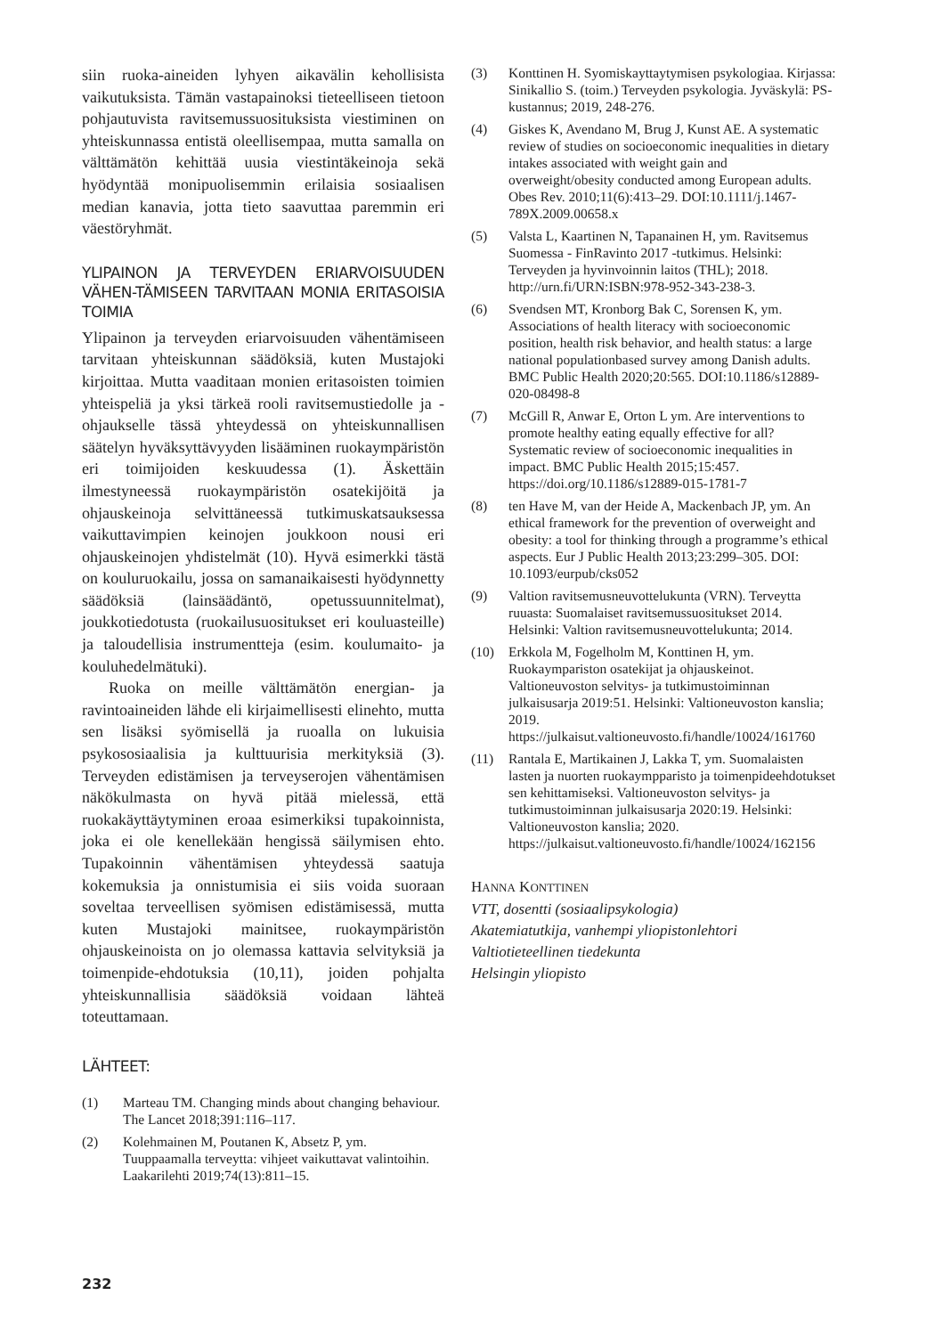siin ruoka-aineiden lyhyen aikavälin kehollisista vaikutuksista. Tämän vastapainoksi tieteelliseen tietoon pohjautuvista ravitsemussuosituksista viestiminen on yhteiskunnassa entistä oleellisempaa, mutta samalla on välttämätön kehittää uusia viestintäkeinoja sekä hyödyntää monipuolisemmin erilaisia sosiaalisen median kanavia, jotta tieto saavuttaa paremmin eri väestöryhmät.
YLIPAINON JA TERVEYDEN ERIARVOISUUDEN VÄHEN-TÄMISEEN TARVITAAN MONIA ERITASOISIA TOIMIA
Ylipainon ja terveyden eriarvoisuuden vähentämiseen tarvitaan yhteiskunnan säädöksiä, kuten Mustajoki kirjoittaa. Mutta vaaditaan monien eritasoisten toimien yhteispeliä ja yksi tärkeä rooli ravitsemustiedolle ja -ohjaukselle tässä yhteydessä on yhteiskunnallisen säätelyn hyväksyttävyyden lisääminen ruokaympäristön eri toimijoiden keskuudessa (1). Äskettäin ilmestyneessä ruokaympäristön osatekijöitä ja ohjauskeinoja selvittäneessä tutkimuskatsauksessa vaikuttavimpien keinojen joukkoon nousi eri ohjauskeinojen yhdistelmät (10). Hyvä esimerkki tästä on kouluruokailu, jossa on samanaikaisesti hyödynnetty säädöksiä (lainsäädäntö, opetussuunnitelmat), joukkotiedotusta (ruokailusuositukset eri kouluasteille) ja taloudellisia instrumentteja (esim. koulumaito- ja kouluhedelmätuki).
Ruoka on meille välttämätön energian- ja ravintoaineiden lähde eli kirjaimellisesti elinehto, mutta sen lisäksi syömisellä ja ruoalla on lukuisia psykososiaalisia ja kulttuurisia merkityksiä (3). Terveyden edistämisen ja terveyserojen vähentämisen näkökulmasta on hyvä pitää mielessä, että ruokakäyttäytyminen eroaa esimerkiksi tupakoinnista, joka ei ole kenellekään hengissä säilymisen ehto. Tupakoinnin vähentämisen yhteydessä saatuja kokemuksia ja onnistumisia ei siis voida suoraan soveltaa terveellisen syömisen edistämisessä, mutta kuten Mustajoki mainitsee, ruokaympäristön ohjauskeinoista on jo olemassa kattavia selvityksiä ja toimenpide-ehdotuksia (10,11), joiden pohjalta yhteiskunnallisia säädöksiä voidaan lähteä toteuttamaan.
LÄHTEET:
(1) Marteau TM. Changing minds about changing behaviour. The Lancet 2018;391:116–117.
(2) Kolehmainen M, Poutanen K, Absetz P, ym. Tuuppaamalla terveytta: vihjeet vaikuttavat valintoihin. Laakarilehti 2019;74(13):811–15.
(3) Konttinen H. Syomiskayttaytymisen psykologiaa. Kirjassa: Sinikallio S. (toim.) Terveyden psykologia. Jyväskylä: PS-kustannus; 2019, 248-276.
(4) Giskes K, Avendano M, Brug J, Kunst AE. A systematic review of studies on socioeconomic inequalities in dietary intakes associated with weight gain and overweight/obesity conducted among European adults. Obes Rev. 2010;11(6):413–29. DOI:10.1111/j.1467-789X.2009.00658.x
(5) Valsta L, Kaartinen N, Tapanainen H, ym. Ravitsemus Suomessa - FinRavinto 2017 -tutkimus. Helsinki: Terveyden ja hyvinvoinnin laitos (THL); 2018. http://urn.fi/URN:ISBN:978-952-343-238-3.
(6) Svendsen MT, Kronborg Bak C, Sorensen K, ym. Associations of health literacy with socioeconomic position, health risk behavior, and health status: a large national populationbased survey among Danish adults. BMC Public Health 2020;20:565. DOI:10.1186/s12889-020-08498-8
(7) McGill R, Anwar E, Orton L ym. Are interventions to promote healthy eating equally effective for all? Systematic review of socioeconomic inequalities in impact. BMC Public Health 2015;15:457. https://doi.org/10.1186/s12889-015-1781-7
(8) ten Have M, van der Heide A, Mackenbach JP, ym. An ethical framework for the prevention of overweight and obesity: a tool for thinking through a programme’s ethical aspects. Eur J Public Health 2013;23:299–305. DOI: 10.1093/eurpub/cks052
(9) Valtion ravitsemusneuvottelukunta (VRN). Terveytta ruuasta: Suomalaiset ravitsemussuositukset 2014. Helsinki: Valtion ravitsemusneuvottelukunta; 2014.
(10) Erkkola M, Fogelholm M, Konttinen H, ym. Ruokaympariston osatekijat ja ohjauskeinot. Valtioneuvoston selvitys- ja tutkimustoiminnan julkaisusarja 2019:51. Helsinki: Valtioneuvoston kanslia; 2019. https://julkaisut.valtioneuvosto.fi/handle/10024/161760
(11) Rantala E, Martikainen J, Lakka T, ym. Suomalaisten lasten ja nuorten ruokaympparisto ja toimenpideehdotukset sen kehittamiseksi. Valtioneuvoston selvitys- ja tutkimustoiminnan julkaisusarja 2020:19. Helsinki: Valtioneuvoston kanslia; 2020. https://julkaisut.valtioneuvosto.fi/handle/10024/162156
HANNA KONTTINEN
VTT, dosentti (sosiaalipsykologia)
Akatemiatutkija, vanhempi yliopistonlehtori
Valtiotieteellinen tiedekunta
Helsingin yliopisto
232